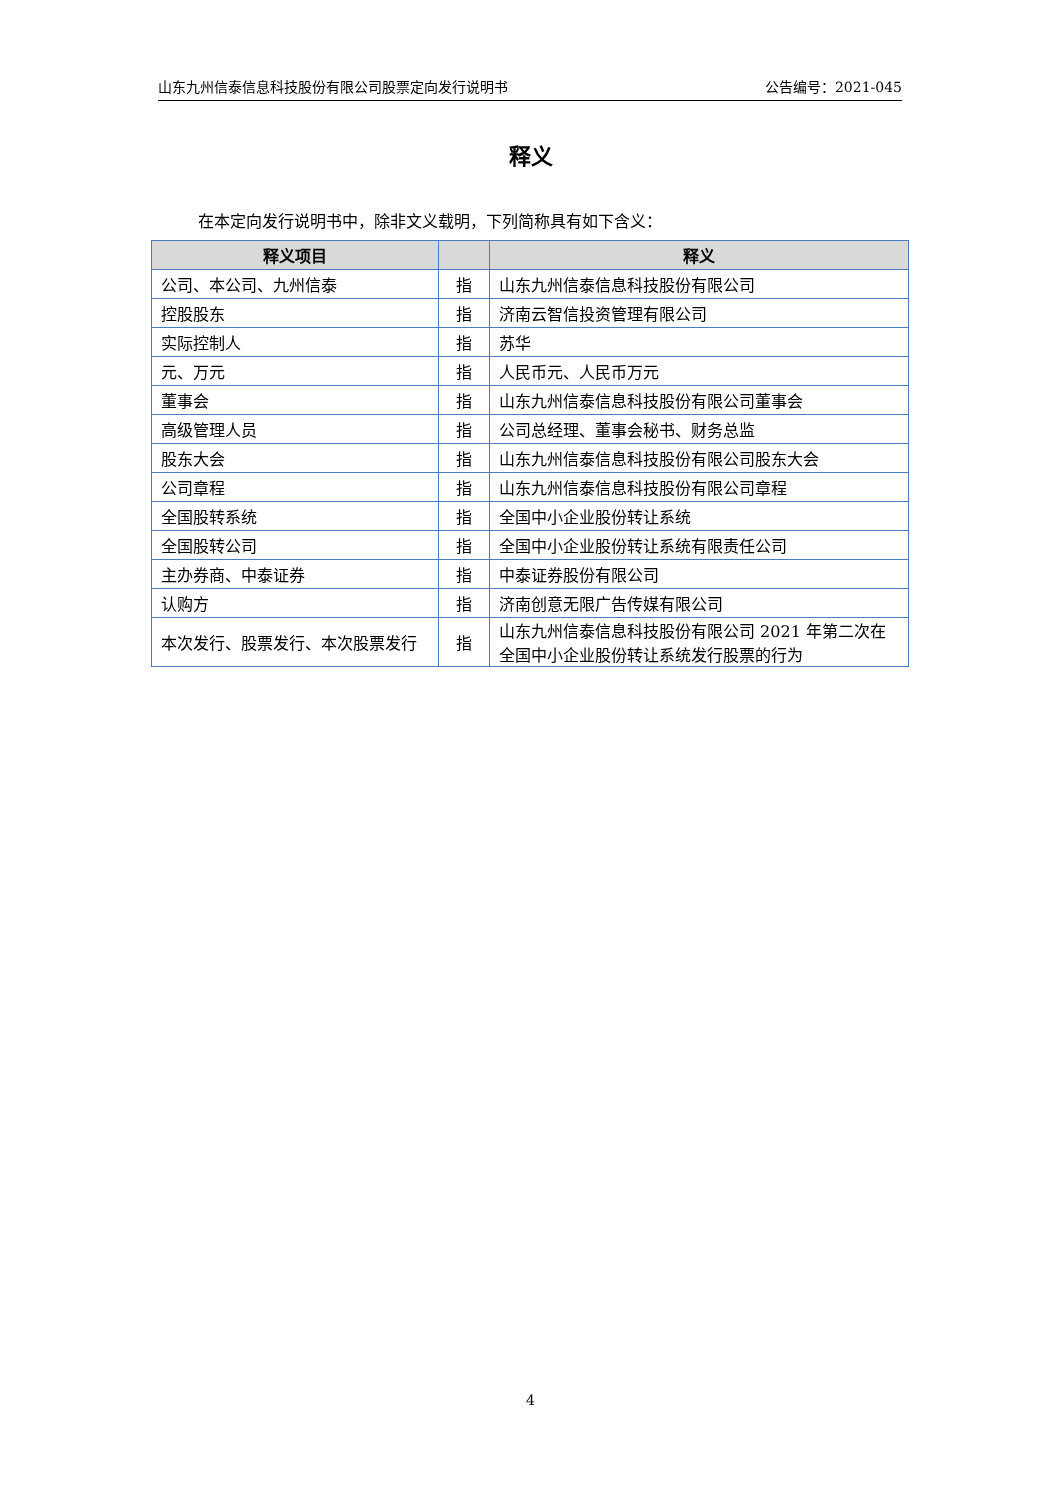山东九州信泰信息科技股份有限公司股票定向发行说明书 公告编号：2021-045
释义
在本定向发行说明书中，除非文义载明，下列简称具有如下含义：
| 释义项目 | | 释义 |
| --- | --- | --- |
| 公司、本公司、九州信泰 | 指 | 山东九州信泰信息科技股份有限公司 |
| 控股股东 | 指 | 济南云智信投资管理有限公司 |
| 实际控制人 | 指 | 苏华 |
| 元、万元 | 指 | 人民币元、人民币万元 |
| 董事会 | 指 | 山东九州信泰信息科技股份有限公司董事会 |
| 高级管理人员 | 指 | 公司总经理、董事会秘书、财务总监 |
| 股东大会 | 指 | 山东九州信泰信息科技股份有限公司股东大会 |
| 公司章程 | 指 | 山东九州信泰信息科技股份有限公司章程 |
| 全国股转系统 | 指 | 全国中小企业股份转让系统 |
| 全国股转公司 | 指 | 全国中小企业股份转让系统有限责任公司 |
| 主办券商、中泰证券 | 指 | 中泰证券股份有限公司 |
| 认购方 | 指 | 济南创意无限广告传媒有限公司 |
| 本次发行、股票发行、本次股票发行 | 指 | 山东九州信泰信息科技股份有限公司 2021 年第二次在全国中小企业股份转让系统发行股票的行为 |
4